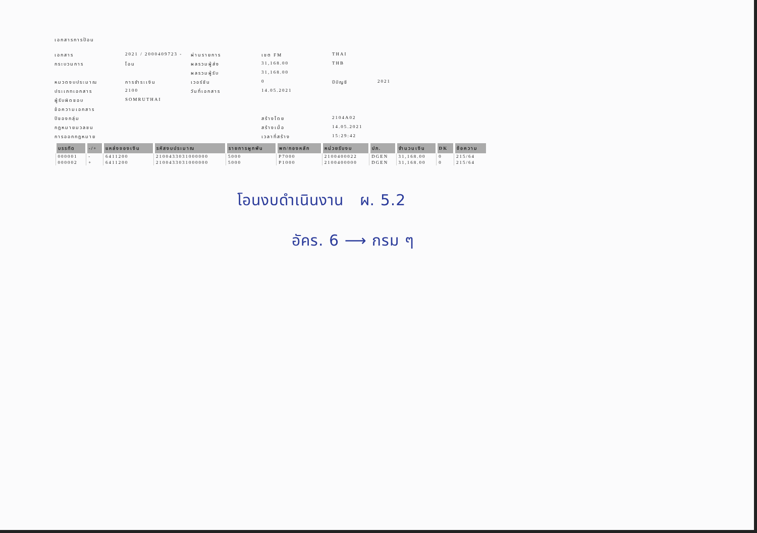เอกสารการป้อน
เอกสาร
2021 / 2000409723 -
ผ่านรายการ
เขต FM
THAI
กระบวนการ
โอน
ผลรวมผู้ส่ง
31,168.00
THB
ผลรวมผู้รับ
31,168.00
หมวดงบประมาณ
การชำระเงิน
เวอร์ชัน
0
ปีบัญชี
2021
ประเภทเอกสาร
2100
วันที่เอกสาร
14.05.2021
ผู้รับผิดชอบ
SOMRUTHAI
ข้อความเอกสาร
ปีของกลุ่ม
สร้างโดย
2104A02
กฎหมายมวลชน
สร้างเมื่อ
14.05.2021
การออกกฎหมาย
เวลาที่สร้าง
15:29:42
| บรรทัด | -/+ | แหล่งของเงิน | รหัสงบประมาณ | รายการผูกพัน | พท/กองหลัก | หน่วยรับงบ | ปภ. | จำนวนเงิน | DK | ข้อความ |
| --- | --- | --- | --- | --- | --- | --- | --- | --- | --- | --- |
| 000001 | - | 6411200 | 2100433031000000 | 5000 | P7000 | 2100400022 | DGEN | 31,168.00 | 0 | 215/64 |
| 000002 | + | 6411200 | 2100433031000000 | 5000 | P1000 | 2100400000 | DGEN | 31,168.00 | 0 | 215/64 |
โอนงบดำเนินงาน ผ. 5.2
อัคร. 6 ⟶ กรม ๆ